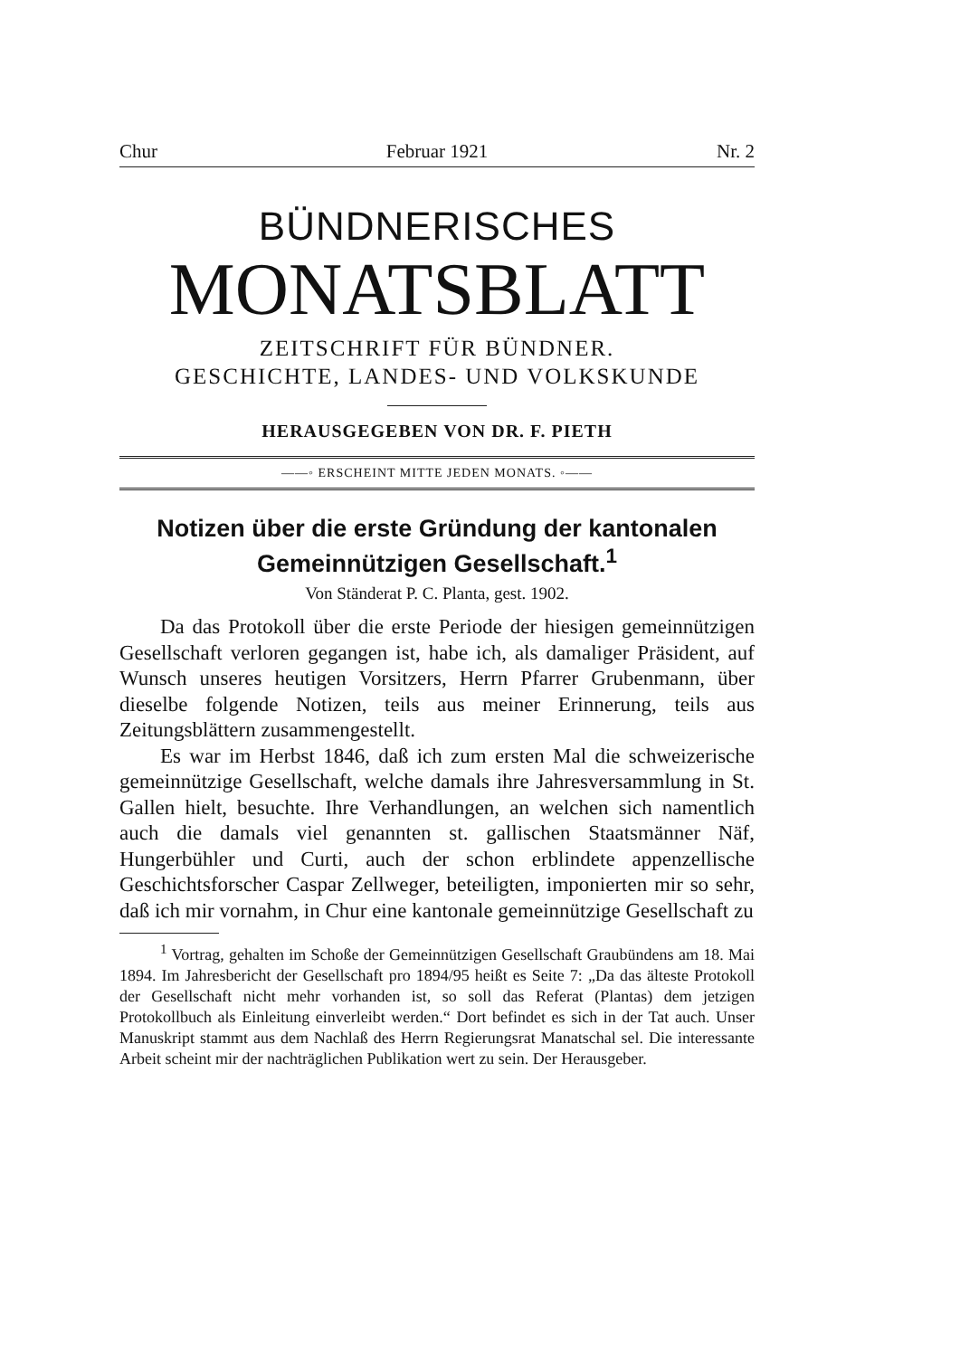Chur Februar 1921 Nr. 2
BÜNDNERISCHES
MONATSBLATT
ZEITSCHRIFT FÜR BÜNDNER.
GESCHICHTE, LANDES- UND VOLKSKUNDE
HERAUSGEGEBEN VON DR. F. PIETH
——◦ ERSCHEINT MITTE JEDEN MONATS. ◦——
Notizen über die erste Gründung der kantonalen Gemeinnützigen Gesellschaft.<sup>1</sup>
Von Ständerat P. C. Planta, gest. 1902.
Da das Protokoll über die erste Periode der hiesigen gemeinnützigen Gesellschaft verloren gegangen ist, habe ich, als damaliger Präsident, auf Wunsch unseres heutigen Vorsitzers, Herrn Pfarrer Grubenmann, über dieselbe folgende Notizen, teils aus meiner Erinnerung, teils aus Zeitungsblättern zusammengestellt.
Es war im Herbst 1846, daß ich zum ersten Mal die schweizerische gemeinnützige Gesellschaft, welche damals ihre Jahresversammlung in St. Gallen hielt, besuchte. Ihre Verhandlungen, an welchen sich namentlich auch die damals viel genannten st. gallischen Staatsmänner Näf, Hungerbühler und Curti, auch der schon erblindete appenzellische Geschichtsforscher Caspar Zellweger, beteiligten, imponierten mir so sehr, daß ich mir vornahm, in Chur eine kantonale gemeinnützige Gesellschaft zu
<sup>1</sup> Vortrag, gehalten im Schoße der Gemeinnützigen Gesellschaft Graubündens am 18. Mai 1894. Im Jahresbericht der Gesellschaft pro 1894/95 heißt es Seite 7: „Da das älteste Protokoll der Gesellschaft nicht mehr vorhanden ist, so soll das Referat (Plantas) dem jetzigen Protokollbuch als Einleitung einverleibt werden.“ Dort befindet es sich in der Tat auch. Unser Manuskript stammt aus dem Nachlaß des Herrn Regierungsrat Manatschal sel. Die interessante Arbeit scheint mir der nachträglichen Publikation wert zu sein. Der Herausgeber.